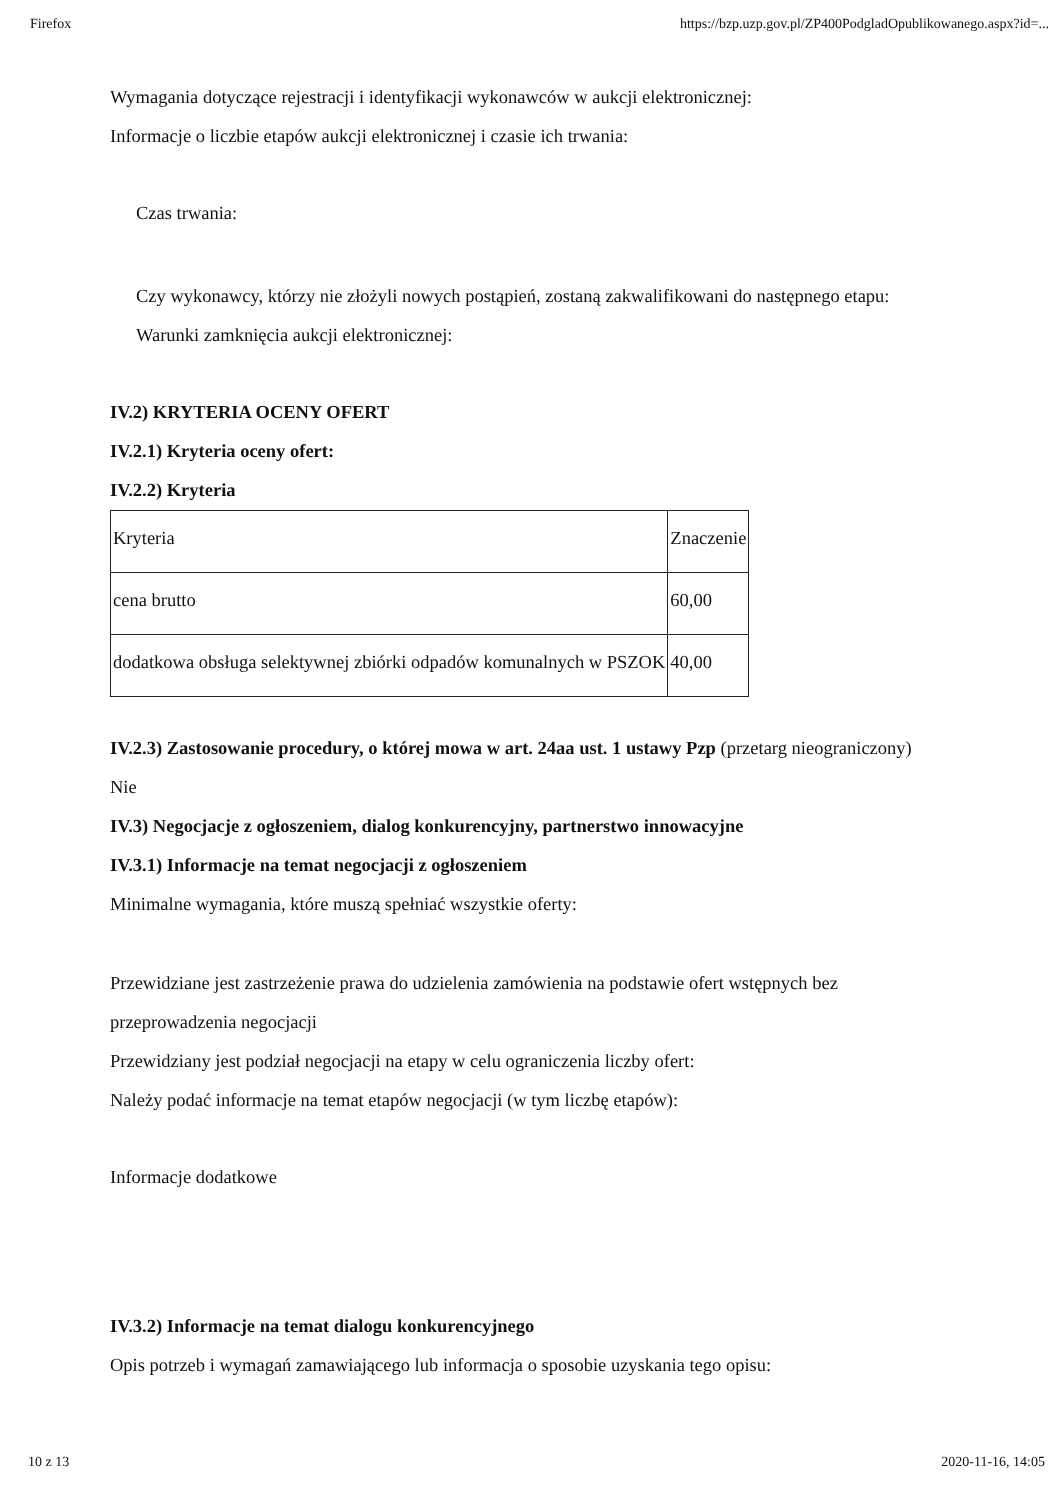Firefox https://bzp.uzp.gov.pl/ZP400PodgladOpublikowanego.aspx?id=...
Wymagania dotyczące rejestracji i identyfikacji wykonawców w aukcji elektronicznej:
Informacje o liczbie etapów aukcji elektronicznej i czasie ich trwania:
Czas trwania:
Czy wykonawcy, którzy nie złożyli nowych postąpień, zostaną zakwalifikowani do następnego etapu:
Warunki zamknięcia aukcji elektronicznej:
IV.2) KRYTERIA OCENY OFERT
IV.2.1) Kryteria oceny ofert:
IV.2.2) Kryteria
| Kryteria | Znaczenie |
| cena brutto | 60,00 |
| dodatkowa obsługa selektywnej zbiórki odpadów komunalnych w PSZOK | 40,00 |
IV.2.3) Zastosowanie procedury, o której mowa w art. 24aa ust. 1 ustawy Pzp (przetarg nieograniczony)
Nie
IV.3) Negocjacje z ogłoszeniem, dialog konkurencyjny, partnerstwo innowacyjne
IV.3.1) Informacje na temat negocjacji z ogłoszeniem
Minimalne wymagania, które muszą spełniać wszystkie oferty:
Przewidziane jest zastrzeżenie prawa do udzielenia zamówienia na podstawie ofert wstępnych bez przeprowadzenia negocjacji
Przewidziany jest podział negocjacji na etapy w celu ograniczenia liczby ofert:
Należy podać informacje na temat etapów negocjacji (w tym liczbę etapów):
Informacje dodatkowe
IV.3.2) Informacje na temat dialogu konkurencyjnego
Opis potrzeb i wymagań zamawiającego lub informacja o sposobie uzyskania tego opisu:
10 z 13 2020-11-16, 14:05